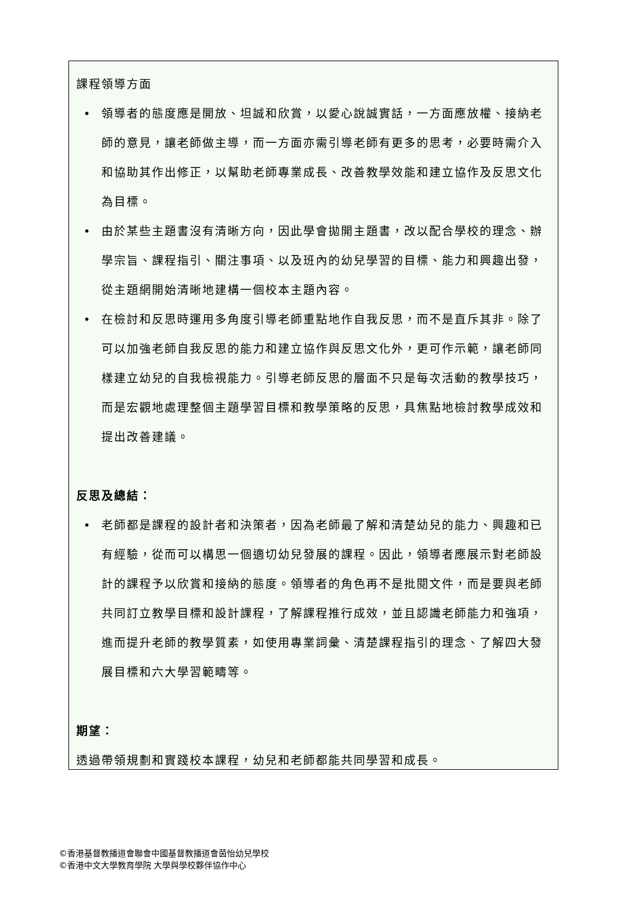課程領導方面
• 領導者的態度應是開放、坦誠和欣賞，以愛心說誠實話，一方面應放權、接納老師的意見，讓老師做主導，而一方面亦需引導老師有更多的思考，必要時需介入和協助其作出修正，以幫助老師專業成長、改善教學效能和建立協作及反思文化為目標。
• 由於某些主題書沒有清晰方向，因此學會拋開主題書，改以配合學校的理念、辦學宗旨、課程指引、關注事項、以及班內的幼兒學習的目標、能力和興趣出發，從主題網開始清晰地建構一個校本主題內容。
• 在檢討和反思時運用多角度引導老師重點地作自我反思，而不是直斥其非。除了可以加強老師自我反思的能力和建立協作與反思文化外，更可作示範，讓老師同樣建立幼兒的自我檢視能力。引導老師反思的層面不只是每次活動的教學技巧，而是宏觀地處理整個主題學習目標和教學策略的反思，具焦點地檢討教學成效和提出改善建議。
反思及總結：
• 老師都是課程的設計者和決策者，因為老師最了解和清楚幼兒的能力、興趣和已有經驗，從而可以構思一個適切幼兒發展的課程。因此，領導者應展示對老師設計的課程予以欣賞和接納的態度。領導者的角色再不是批閱文件，而是要與老師共同訂立教學目標和設計課程，了解課程推行成效，並且認識老師能力和強項，進而提升老師的教學質素，如使用專業詞彙、清楚課程指引的理念、了解四大發展目標和六大學習範疇等。
期望：
透過帶領規劃和實踐校本課程，幼兒和老師都能共同學習和成長。
©香港基督教播道會聯會中國基督教播道會茵怡幼兒學校
©香港中文大學教育學院 大學與學校夥伴協作中心